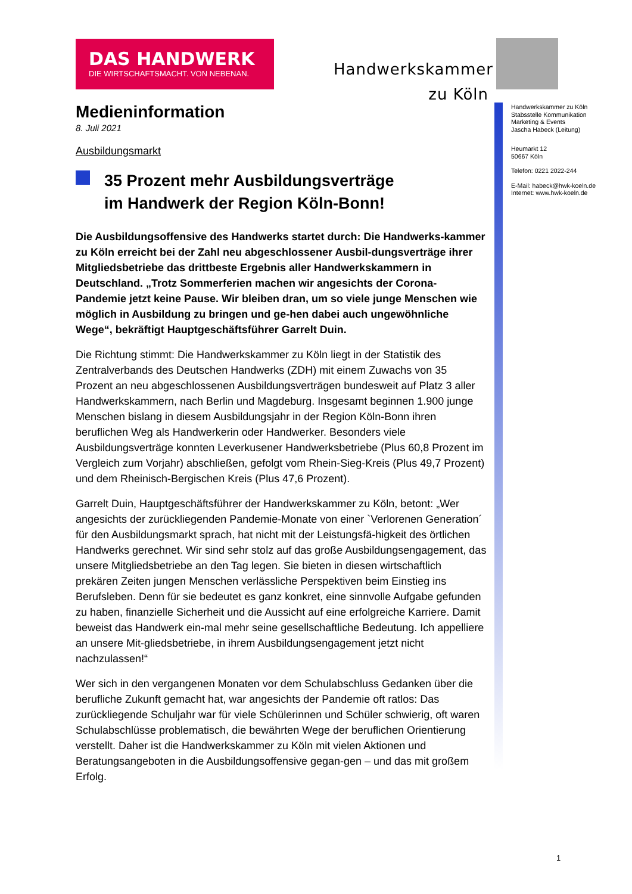DAS HANDWERK
DIE WIRTSCHAFTSMACHT. VON NEBENAN.
Handwerkskammer
zu Köln
Handwerkskammer zu Köln
Stabsstelle Kommunikation
Marketing & Events
Jascha Habeck (Leitung)
Heumarkt 12
50667 Köln
Telefon: 0221 2022-244
E-Mail: habeck@hwk-koeln.de
Internet: www.hwk-koeln.de
Medieninformation
8. Juli 2021
Ausbildungsmarkt
35 Prozent mehr Ausbildungsverträge
im Handwerk der Region Köln-Bonn!
Die Ausbildungsoffensive des Handwerks startet durch: Die Handwerks-kammer zu Köln erreicht bei der Zahl neu abgeschlossener Ausbil-dungsverträge ihrer Mitgliedsbetriebe das drittbeste Ergebnis aller Handwerkskammern in Deutschland. „Trotz Sommerferien machen wir angesichts der Corona-Pandemie jetzt keine Pause. Wir bleiben dran, um so viele junge Menschen wie möglich in Ausbildung zu bringen und ge-hen dabei auch ungewöhnliche Wege“, bekräftigt Hauptgeschäftsführer Garrelt Duin.
Die Richtung stimmt: Die Handwerkskammer zu Köln liegt in der Statistik des Zentralverbands des Deutschen Handwerks (ZDH) mit einem Zuwachs von 35 Prozent an neu abgeschlossenen Ausbildungsverträgen bundesweit auf Platz 3 aller Handwerkskammern, nach Berlin und Magdeburg. Insgesamt beginnen 1.900 junge Menschen bislang in diesem Ausbildungsjahr in der Region Köln-Bonn ihren beruflichen Weg als Handwerkerin oder Handwerker. Besonders viele Ausbildungsverträge konnten Leverkusener Handwerksbetriebe (Plus 60,8 Prozent im Vergleich zum Vorjahr) abschließen, gefolgt vom Rhein-Sieg-Kreis (Plus 49,7 Prozent) und dem Rheinisch-Bergischen Kreis (Plus 47,6 Prozent).
Garrelt Duin, Hauptgeschäftsführer der Handwerkskammer zu Köln, betont: „Wer angesichts der zurückliegenden Pandemie-Monate von einer `Verlorenen Generation´ für den Ausbildungsmarkt sprach, hat nicht mit der Leistungsfä-higkeit des örtlichen Handwerks gerechnet. Wir sind sehr stolz auf das große Ausbildungsengagement, das unsere Mitgliedsbetriebe an den Tag legen. Sie bieten in diesen wirtschaftlich prekären Zeiten jungen Menschen verlässliche Perspektiven beim Einstieg ins Berufsleben. Denn für sie bedeutet es ganz konkret, eine sinnvolle Aufgabe gefunden zu haben, finanzielle Sicherheit und die Aussicht auf eine erfolgreiche Karriere. Damit beweist das Handwerk ein-mal mehr seine gesellschaftliche Bedeutung. Ich appelliere an unsere Mit-gliedsbetriebe, in ihrem Ausbildungsengagement jetzt nicht nachzulassen!“
Wer sich in den vergangenen Monaten vor dem Schulabschluss Gedanken über die berufliche Zukunft gemacht hat, war angesichts der Pandemie oft ratlos: Das zurückliegende Schuljahr war für viele Schülerinnen und Schüler schwierig, oft waren Schulabschlüsse problematisch, die bewährten Wege der beruflichen Orientierung verstellt. Daher ist die Handwerkskammer zu Köln mit vielen Aktionen und Beratungsangeboten in die Ausbildungsoffensive gegan-gen – und das mit großem Erfolg.
1